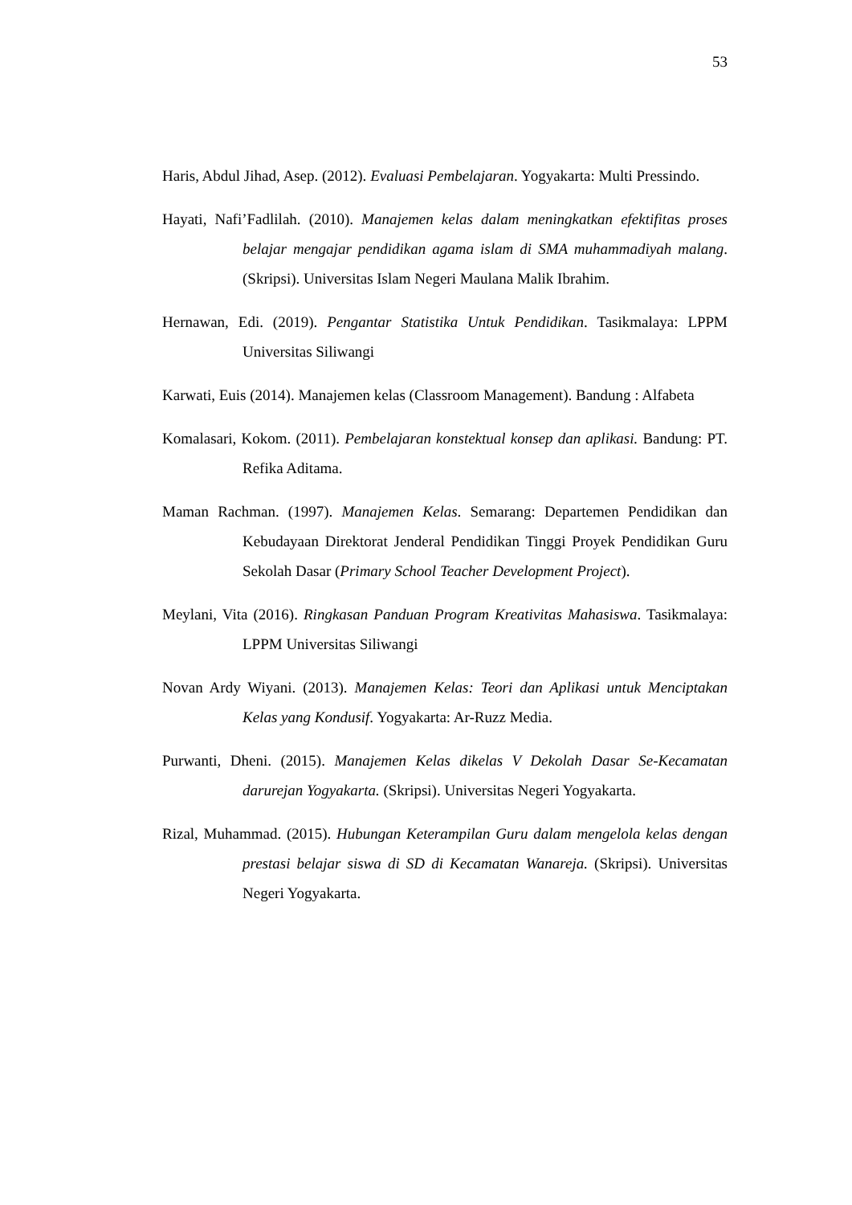53
Haris, Abdul Jihad, Asep. (2012). Evaluasi Pembelajaran. Yogyakarta: Multi Pressindo.
Hayati, Nafi’Fadlilah. (2010). Manajemen kelas dalam meningkatkan efektifitas proses belajar mengajar pendidikan agama islam di SMA muhammadiyah malang. (Skripsi). Universitas Islam Negeri Maulana Malik Ibrahim.
Hernawan, Edi. (2019). Pengantar Statistika Untuk Pendidikan. Tasikmalaya: LPPM Universitas Siliwangi
Karwati, Euis (2014). Manajemen kelas (Classroom Management). Bandung : Alfabeta
Komalasari, Kokom. (2011). Pembelajaran konstektual konsep dan aplikasi. Bandung: PT. Refika Aditama.
Maman Rachman. (1997). Manajemen Kelas. Semarang: Departemen Pendidikan dan Kebudayaan Direktorat Jenderal Pendidikan Tinggi Proyek Pendidikan Guru Sekolah Dasar (Primary School Teacher Development Project).
Meylani, Vita (2016). Ringkasan Panduan Program Kreativitas Mahasiswa. Tasikmalaya: LPPM Universitas Siliwangi
Novan Ardy Wiyani. (2013). Manajemen Kelas: Teori dan Aplikasi untuk Menciptakan Kelas yang Kondusif. Yogyakarta: Ar-Ruzz Media.
Purwanti, Dheni. (2015). Manajemen Kelas dikelas V Dekolah Dasar Se-Kecamatan darurejan Yogyakarta. (Skripsi). Universitas Negeri Yogyakarta.
Rizal, Muhammad. (2015). Hubungan Keterampilan Guru dalam mengelola kelas dengan prestasi belajar siswa di SD di Kecamatan Wanareja. (Skripsi). Universitas Negeri Yogyakarta.